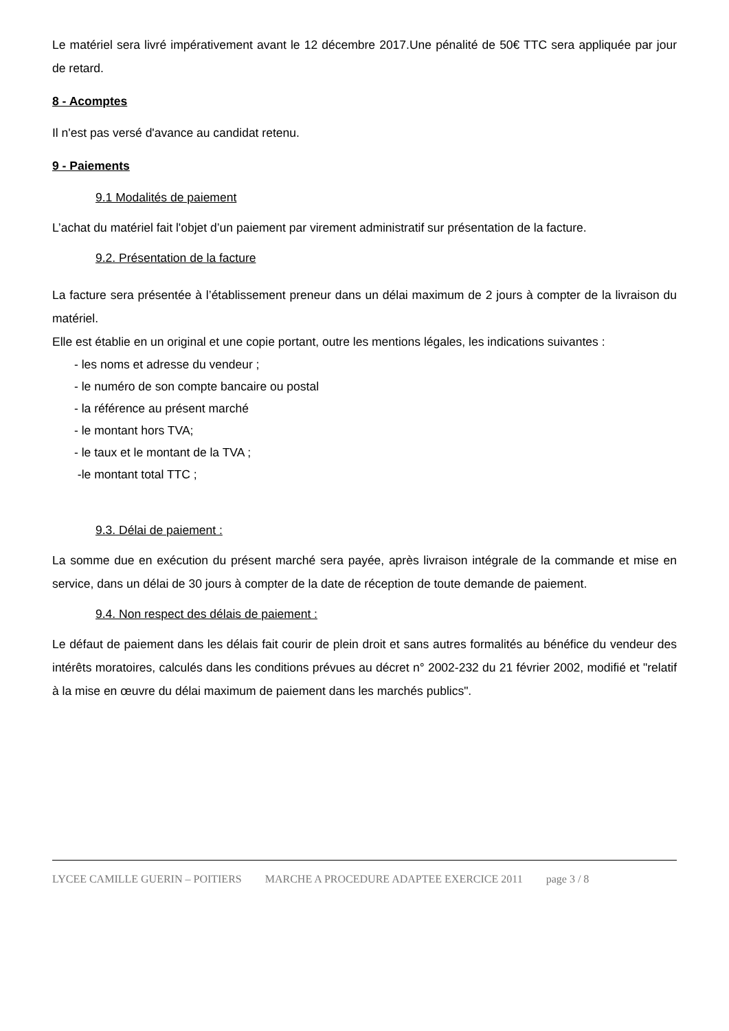Le matériel sera livré impérativement avant le 12 décembre 2017.Une pénalité de 50€ TTC sera appliquée par jour de retard.
8 - Acomptes
Il n'est pas versé d'avance au candidat retenu.
9 - Paiements
9.1 Modalités de paiement
L’achat du matériel fait l'objet d’un paiement par virement administratif sur présentation de la facture.
9.2. Présentation de la facture
La facture sera présentée à l’établissement preneur dans un délai maximum de 2 jours à compter de la livraison du matériel.
Elle est établie en un original et une copie portant, outre les mentions légales, les indications suivantes :
- les noms et adresse du vendeur ;
- le numéro de son compte bancaire ou postal
- la référence au présent marché
- le montant hors TVA;
- le taux et le montant de la TVA ;
-le montant total TTC ;
9.3. Délai de paiement :
La somme due en exécution du présent marché sera payée, après livraison intégrale de la commande et mise en service, dans un délai de 30 jours à compter de la date de réception de toute demande de paiement.
9.4. Non respect des délais de paiement :
Le défaut de paiement dans les délais fait courir de plein droit et sans autres formalités au bénéfice du vendeur des intérêts moratoires, calculés dans les conditions prévues au décret n° 2002-232 du 21 février 2002, modifié et "relatif à la mise en œuvre du délai maximum de paiement dans les marchés publics".
LYCEE CAMILLE GUERIN – POITIERS MARCHE A PROCEDURE ADAPTEE EXERCICE 2011 page 3 / 8